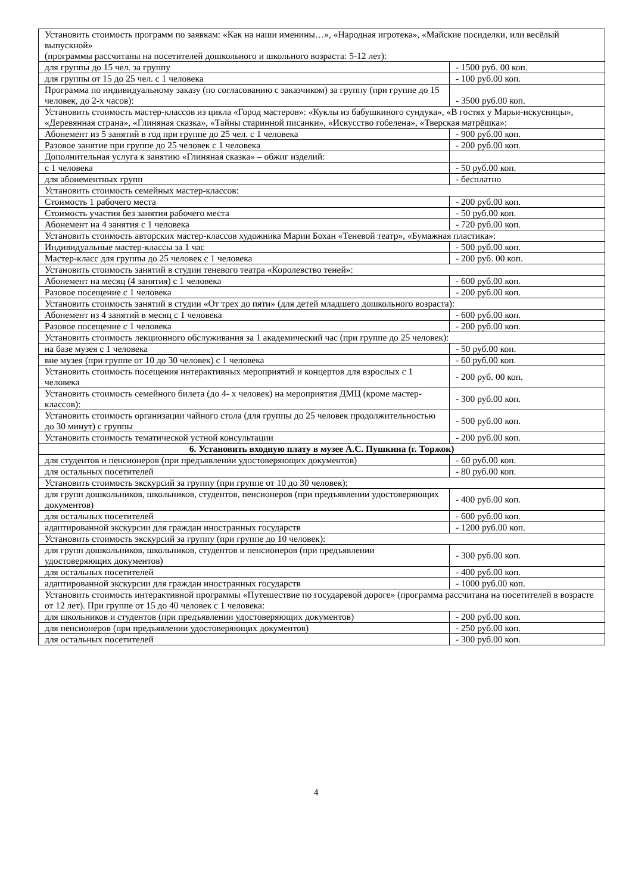| Установить стоимость программ по заявкам: «Как на наши именины…», «Народная игротека», «Майские посиделки, или весёлый выпускной» (программы рассчитаны на посетителей дошкольного и школьного возраста: 5-12 лет): | |
| для группы до 15 чел. за группу | - 1500 руб. 00 коп. |
| для группы от 15 до 25 чел. с 1 человека | - 100 руб.00 коп. |
| Программа по индивидуальному заказу (по согласованию с заказчиком) за группу (при группе до 15 человек, до 2-х часов): | - 3500 руб.00 коп. |
| Установить стоимость мастер-классов из цикла «Город мастеров»: «Куклы из бабушкиного сундука», «В гостях у Марьи-искусницы», «Деревянная страна», «Глиняная сказка», «Тайны старинной писанки», «Искусство гобелена», «Тверская матрёшка»: | |
| Абонемент из 5 занятий в год при группе до 25 чел. с 1 человека | - 900 руб.00 коп. |
| Разовое занятие при группе до 25 человек с 1 человека | - 200 руб.00 коп. |
| Дополнительная услуга к занятию «Глиняная сказка» – обжиг изделий: | |
| с 1 человека | - 50 руб.00 коп. |
| для абонементных групп | - бесплатно |
| Установить стоимость семейных мастер-классов: | |
| Стоимость 1 рабочего места | - 200 руб.00 коп. |
| Стоимость участия без занятия рабочего места | - 50 руб.00 коп. |
| Абонемент на 4 занятия с 1 человека | - 720 руб.00 коп. |
| Установить стоимость авторских мастер-классов художника Марии Бохан «Теневой театр», «Бумажная пластика»: | |
| Индивидуальные мастер-классы за 1 час | - 500 руб.00 коп. |
| Мастер-класс для группы до 25 человек с 1 человека | - 200 руб. 00 коп. |
| Установить стоимость занятий в студии теневого театра «Королевство теней»: | |
| Абонемент на месяц (4 занятия) с 1 человека | - 600 руб.00 коп. |
| Разовое посещение с 1 человека | - 200 руб.00 коп. |
| Установить стоимость занятий в студии «От трех до пяти» (для детей младшего дошкольного возраста): | |
| Абонемент из 4 занятий в месяц с 1 человека | - 600 руб.00 коп. |
| Разовое посещение с 1 человека | - 200 руб.00 коп. |
| Установить стоимость лекционного обслуживания за 1 академический час (при группе до 25 человек): | |
| на базе музея с 1 человека | - 50 руб.00 коп. |
| вне музея (при группе от 10 до 30 человек) с 1 человека | - 60 руб.00 коп. |
| Установить стоимость посещения интерактивных мероприятий и концертов для взрослых с 1 человека | - 200 руб. 00 коп. |
| Установить стоимость семейного билета (до 4- х человек) на мероприятия ДМЦ (кроме мастер-классов): | - 300 руб.00 коп. |
| Установить стоимость организации чайного стола (для группы до 25 человек продолжительностью до 30 минут) с группы | - 500 руб.00 коп. |
| Установить стоимость тематической устной консультации | - 200 руб.00 коп. |
| 6. Установить входную плату в музее А.С. Пушкина (г. Торжок) | |
| для студентов и пенсионеров (при предъявлении удостоверяющих документов) | - 60 руб.00 коп. |
| для остальных посетителей | - 80 руб.00 коп. |
| Установить стоимость экскурсий за группу (при группе от 10 до 30 человек): | |
| для групп дошкольников, школьников, студентов, пенсионеров (при предъявлении удостоверяющих документов) | - 400 руб.00 коп. |
| для остальных посетителей | - 600 руб.00 коп. |
| адаптированной экскурсии для граждан иностранных государств | - 1200 руб.00 коп. |
| Установить стоимость экскурсий за группу (при группе до 10 человек): | |
| для групп дошкольников, школьников, студентов и пенсионеров (при предъявлении удостоверяющих документов) | - 300 руб.00 коп. |
| для остальных посетителей | - 400 руб.00 коп. |
| адаптированной экскурсии для граждан иностранных государств | - 1000 руб.00 коп. |
| Установить стоимость интерактивной программы «Путешествие по государевой дороге» (программа рассчитана на посетителей в возрасте от 12 лет). При группе от 15 до 40 человек с 1 человека: | |
| для школьников и студентов (при предъявлении удостоверяющих документов) | - 200 руб.00 коп. |
| для пенсионеров (при предъявлении удостоверяющих документов) | - 250 руб.00 коп. |
| для остальных посетителей | - 300 руб.00 коп. |
4